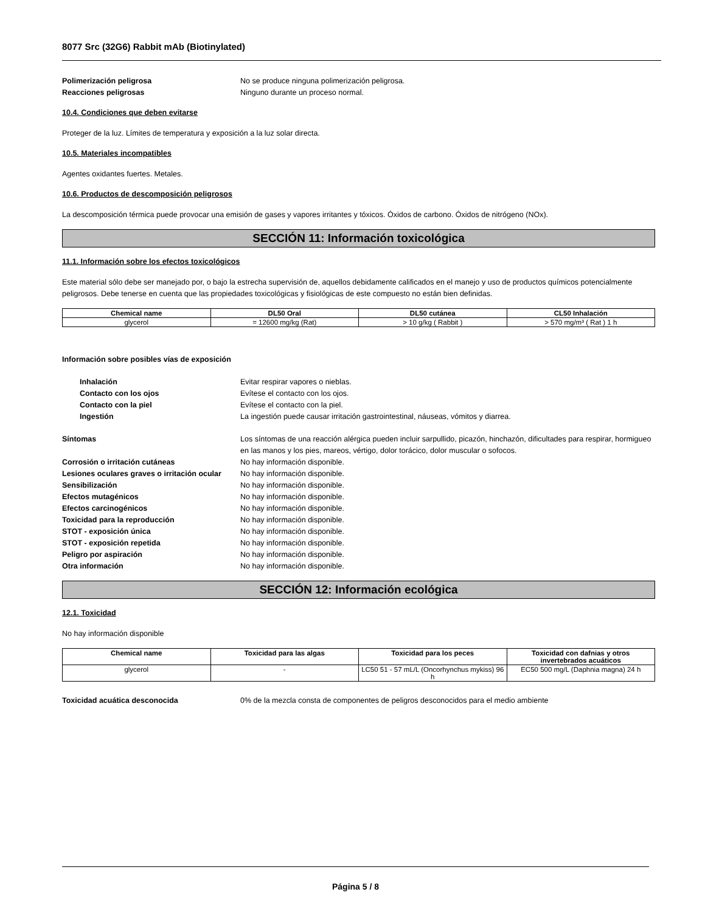8077 Src (32G6) Rabbit mAb (Biotinylated)
Polimerización peligrosa No se produce ninguna polimerización peligrosa.
Reacciones peligrosas Ninguno durante un proceso normal.
10.4. Condiciones que deben evitarse
Proteger de la luz. Límites de temperatura y exposición a la luz solar directa.
10.5. Materiales incompatibles
Agentes oxidantes fuertes. Metales.
10.6. Productos de descomposición peligrosos
La descomposición térmica puede provocar una emisión de gases y vapores irritantes y tóxicos. Óxidos de carbono. Óxidos de nitrógeno (NOx).
SECCIÓN 11: Información toxicológica
11.1. Información sobre los efectos toxicológicos
Este material sólo debe ser manejado por, o bajo la estrecha supervisión de, aquellos debidamente calificados en el manejo y uso de productos químicos potencialmente peligrosos. Debe tenerse en cuenta que las propiedades toxicológicas y fisiológicas de este compuesto no están bien definidas.
| Chemical name | DL50 Oral | DL50 cutánea | CL50 Inhalación |
| --- | --- | --- | --- |
| glycerol | = 12600 mg/kg (Rat) | > 10 g/kg ( Rabbit ) | > 570 mg/m³ ( Rat ) 1 h |
Información sobre posibles vías de exposición
Inhalación Evitar respirar vapores o nieblas.
Contacto con los ojos Evítese el contacto con los ojos.
Contacto con la piel Evítese el contacto con la piel.
Ingestión La ingestión puede causar irritación gastrointestinal, náuseas, vómitos y diarrea.
Síntomas Los síntomas de una reacción alérgica pueden incluir sarpullido, picazón, hinchazón, dificultades para respirar, hormigueo en las manos y los pies, mareos, vértigo, dolor torácico, dolor muscular o sofocos.
Corrosión o irritación cutáneas No hay información disponible.
Lesiones oculares graves o irritación ocular
No hay información disponible.
Sensibilización No hay información disponible.
Efectos mutagénicos No hay información disponible.
Efectos carcinogénicos No hay información disponible.
Toxicidad para la reproducción No hay información disponible.
STOT - exposición única No hay información disponible.
STOT - exposición repetida No hay información disponible.
Peligro por aspiración No hay información disponible.
Otra información No hay información disponible.
SECCIÓN 12: Información ecológica
12.1. Toxicidad
No hay información disponible
| Chemical name | Toxicidad para las algas | Toxicidad para los peces | Toxicidad con dafnias y otros invertebrados acuáticos |
| --- | --- | --- | --- |
| glycerol | - | LC50 51 - 57 mL/L (Oncorhynchus mykiss) 96 h | EC50 500 mg/L (Daphnia magna) 24 h |
Toxicidad acuática desconocida 0% de la mezcla consta de componentes de peligros desconocidos para el medio ambiente
Página 5 / 8